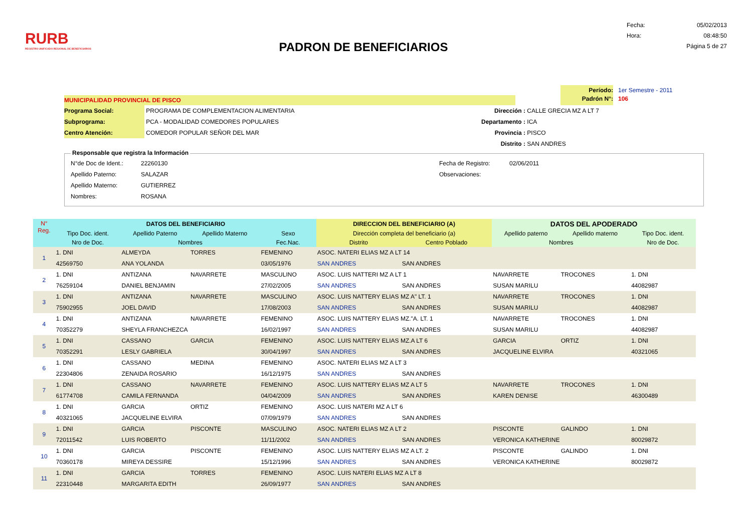RURB
REGISTRO UNIFICADO REGIONAL DE BENEFICIARIOS
PADRON DE BENEFICIARIOS
Fecha: 05/02/2013
Hora: 08:48:50
Página 5 de 27
Período: 1er Semestre - 2011
MUNICIPALIDAD PROVINCIAL DE PISCO
Padrón N°: 106
Programa Social: PROGRAMA DE COMPLEMENTACION ALIMENTARIA
Subprograma: PCA - MODALIDAD COMEDORES POPULARES
Centro Atención: COMEDOR POPULAR SEÑOR DEL MAR
Dirección : CALLE GRECIA MZ A LT 7
Departamento : ICA
Provincia : PISCO
Distrito : SAN ANDRES
Responsable que registra la Información
N°de Doc de Ident.: 22260130
Apellido Paterno: SALAZAR
Apellido Materno: GUTIERREZ
Nombres: ROSANA
Fecha de Registro: 02/06/2011
Observaciones:
| N° Reg. | DATOS DEL BENEFICIARIO | | | | DIRECCION DEL BENEFICIARIO (A) | | DATOS DEL APODERADO | | |
| --- | --- | --- | --- | --- | --- | --- | --- | --- | --- |
| | Tipo Doc. ident. | Apellido Paterno | Apellido Materno | Sexo | Dirección completa del beneficiario (a) | | Apellido paterno | Apellido materno | Tipo Doc. ident. |
| | Nro de Doc. | Nombres | | Fec.Nac. | Distrito | Centro Poblado | Nombres | | Nro de Doc. |
| 1 | 1. DNI | ALMEYDA | TORRES | FEMENINO | ASOC. NATERI ELIAS MZ A LT 14 | | | | |
| | 42569750 | ANA YOLANDA | | 03/05/1976 | SAN ANDRES | SAN ANDRES | | | |
| 2 | 1. DNI | ANTIZANA | NAVARRETE | MASCULINO | ASOC. LUIS NATTERI MZ A LT 1 | | NAVARRETE | TROCONES | 1. DNI |
| | 76259104 | DANIEL BENJAMIN | | 27/02/2005 | SAN ANDRES | SAN ANDRES | SUSAN MARILU | | 44082987 |
| 3 | 1. DNI | ANTIZANA | NAVARRETE | MASCULINO | ASOC. LUIS NATTERY ELIAS MZ A" LT. 1 | | NAVARRETE | TROCONES | 1. DNI |
| | 75902955 | JOEL DAVID | | 17/08/2003 | SAN ANDRES | SAN ANDRES | SUSAN MARILU | | 44082987 |
| 4 | 1. DNI | ANTIZANA | NAVARRETE | FEMENINO | ASOC. LUIS NATTERY ELIAS MZ."A. LT. 1 | | NAVARRETE | TROCONES | 1. DNI |
| | 70352279 | SHEYLA FRANCHEZCA | | 16/02/1997 | SAN ANDRES | SAN ANDRES | SUSAN MARILU | | 44082987 |
| 5 | 1. DNI | CASSANO | GARCIA | FEMENINO | ASOC. LUIS NATTERY ELIAS MZ.A LT 6 | | GARCIA | ORTIZ | 1. DNI |
| | 70352291 | LESLY GABRIELA | | 30/04/1997 | SAN ANDRES | SAN ANDRES | JACQUELINE ELVIRA | | 40321065 |
| 6 | 1. DNI | CASSANO | MEDINA | FEMENINO | ASOC. NATERI ELIAS MZ A LT 3 | | | | |
| | 22304806 | ZENAIDA ROSARIO | | 16/12/1975 | SAN ANDRES | SAN ANDRES | | | |
| 7 | 1. DNI | CASSANO | NAVARRETE | FEMENINO | ASOC. LUIS NATTERY ELIAS MZ A LT 5 | | NAVARRETE | TROCONES | 1. DNI |
| | 61774708 | CAMILA FERNANDA | | 04/04/2009 | SAN ANDRES | SAN ANDRES | KAREN DENISE | | 46300489 |
| 8 | 1. DNI | GARCIA | ORTIZ | FEMENINO | ASOC. LUIS NATERI MZ A LT 6 | | | | |
| | 40321065 | JACQUELINE ELVIRA | | 07/09/1979 | SAN ANDRES | SAN ANDRES | | | |
| 9 | 1. DNI | GARCIA | PISCONTE | MASCULINO | ASOC. NATERI ELIAS MZ A LT 2 | | PISCONTE | GALINDO | 1. DNI |
| | 72011542 | LUIS ROBERTO | | 11/11/2002 | SAN ANDRES | SAN ANDRES | VERONICA KATHERINE | | 80029872 |
| 10 | 1. DNI | GARCIA | PISCONTE | FEMENINO | ASOC. LUIS NATTERY ELIAS MZ A LT. 2 | | PISCONTE | GALINDO | 1. DNI |
| | 70360178 | MIREYA DESSIRE | | 15/12/1996 | SAN ANDRES | SAN ANDRES | VERONICA KATHERINE | | 80029872 |
| 11 | 1. DNI | GARCIA | TORRES | FEMENINO | ASOC. LUIS NATERI ELIAS MZ A LT 8 | | | | |
| | 22310448 | MARGARITA EDITH | | 26/09/1977 | SAN ANDRES | SAN ANDRES | | | |